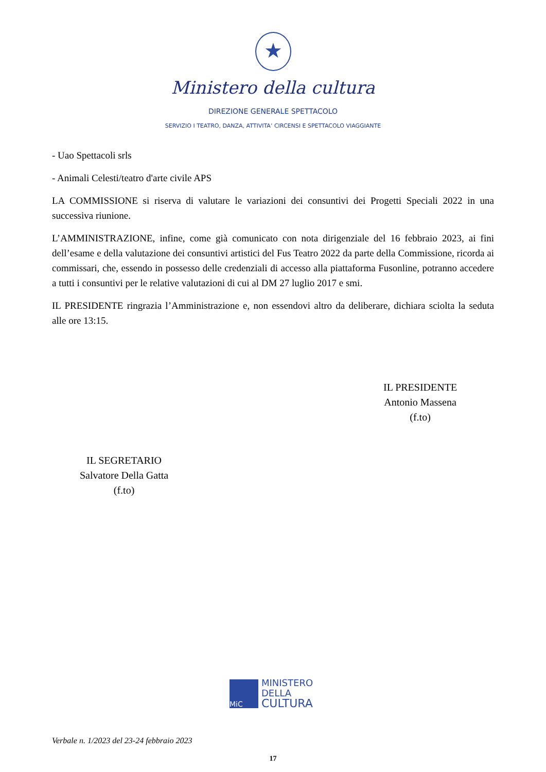★
Ministero della cultura
DIREZIONE GENERALE SPETTACOLO
SERVIZIO I TEATRO, DANZA, ATTIVITA’ CIRCENSI E SPETTACOLO VIAGGIANTE
- Uao Spettacoli srls
- Animali Celesti/teatro d'arte civile APS
LA COMMISSIONE si riserva di valutare le variazioni dei consuntivi dei Progetti Speciali 2022 in una successiva riunione.
L’AMMINISTRAZIONE, infine, come già comunicato con nota dirigenziale del 16 febbraio 2023, ai fini dell’esame e della valutazione dei consuntivi artistici del Fus Teatro 2022 da parte della Commissione, ricorda ai commissari, che, essendo in possesso delle credenziali di accesso alla piattaforma Fusonline, potranno accedere a tutti i consuntivi per le relative valutazioni di cui al DM 27 luglio 2017 e smi.
IL PRESIDENTE ringrazia l’Amministrazione e, non essendovi altro da deliberare, dichiara sciolta la seduta alle ore 13:15.
IL PRESIDENTE
Antonio Massena
(f.to)
IL SEGRETARIO
Salvatore Della Gatta
(f.to)
MiC
MINISTERO
DELLA
CULTURA
Verbale n. 1/2023 del 23-24 febbraio 2023
17